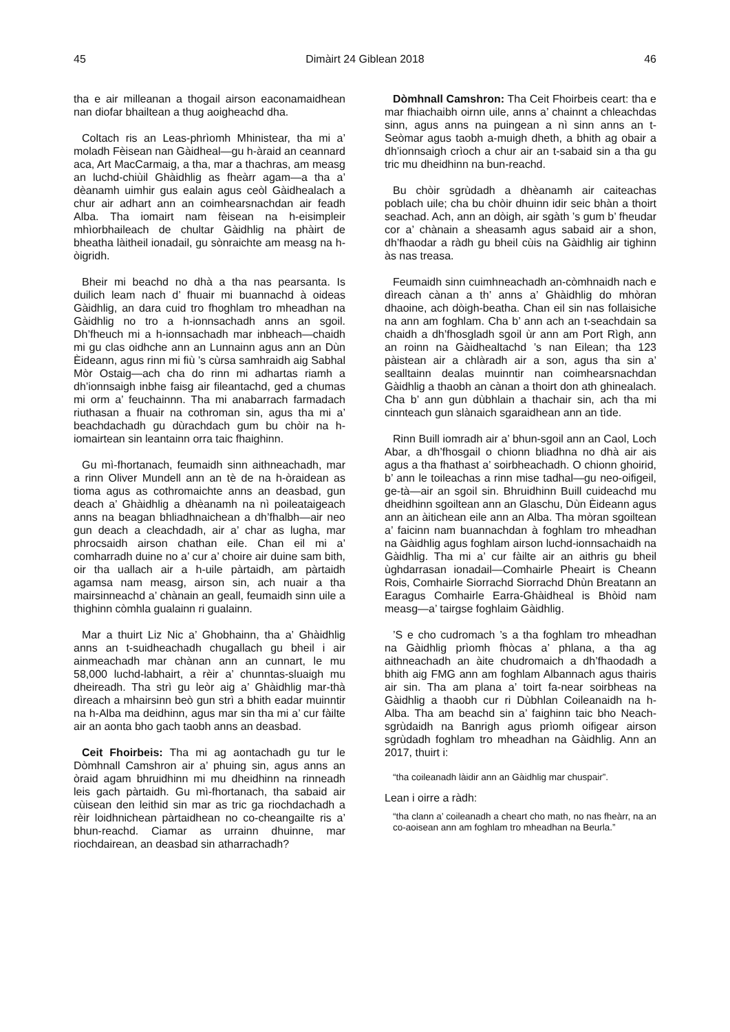45 Dimàirt 24 Giblean 2018 46
tha e air milleanan a thogail airson eaconamaidhean nan diofar bhailtean a thug aoigheachd dha.
Coltach ris an Leas-phrìomh Mhinistear, tha mi a’ moladh Fèisean nan Gàidheal—gu h-àraid an ceannard aca, Art MacCarmaig, a tha, mar a thachras, am measg an luchd-chiùil Ghàidhlig as fheàrr agam—a tha a’ dèanamh uimhir gus ealain agus ceòl Gàidhealach a chur air adhart ann an coimhearsnachdan air feadh Alba. Tha iomairt nam fèisean na h-eisimpleir mhìorbhaileach de chultar Gàidhlig na phàirt de bheatha làitheil ionadail, gu sònraichte am measg na h-òigridh.
Bheir mi beachd no dhà a tha nas pearsanta. Is duilich leam nach d’ fhuair mi buannachd à oideas Gàidhlig, an dara cuid tro fhoghlam tro mheadhan na Gàidhlig no tro a h-ionnsachadh anns an sgoil. Dh’fheuch mi a h-ionnsachadh mar inbheach—chaidh mi gu clas oidhche ann an Lunnainn agus ann an Dùn Èideann, agus rinn mi fiù ’s cùrsa samhraidh aig Sabhal Mòr Ostaig—ach cha do rinn mi adhartas riamh a dh’ionnsaigh inbhe faisg air fileantachd, ged a chumas mi orm a’ feuchainnn. Tha mi anabarrach farmadach riuthasan a fhuair na cothroman sin, agus tha mi a’ beachdachadh gu dùrachdach gum bu chòir na h-iomairtean sin leantainn orra taic fhaighinn.
Gu mì-fhortanach, feumaidh sinn aithneachadh, mar a rinn Oliver Mundell ann an tè de na h-òraidean as tioma agus as cothromaichte anns an deasbad, gun deach a’ Ghàidhlig a dhèanamh na nì poileataigeach anns na beagan bhliadhnaichean a dh’fhalbh—air neo gun deach a cleachdadh, air a’ char as lugha, mar phrocsaidh airson chathan eile. Chan eil mi a’ comharradh duine no a’ cur a’ choire air duine sam bith, oir tha uallach air a h-uile pàrtaidh, am pàrtaidh agamsa nam measg, airson sin, ach nuair a tha mairsinneachd a’ chànain an geall, feumaidh sinn uile a thighinn còmhla gualainn ri gualainn.
Mar a thuirt Liz Nic a’ Ghobhainn, tha a’ Ghàidhlig anns an t-suidheachadh chugallach gu bheil i air ainmeachadh mar chànan ann an cunnart, le mu 58,000 luchd-labhairt, a rèir a’ chunntas-sluaigh mu dheireadh. Tha strì gu leòr aig a’ Ghàidhlig mar-thà dìreach a mhairsinn beò gun strì a bhith eadar muinntir na h-Alba ma deidhinn, agus mar sin tha mi a’ cur fàilte air an aonta bho gach taobh anns an deasbad.
Ceit Fhoirbeis: Tha mi ag aontachadh gu tur le Dòmhnall Camshron air a’ phuing sin, agus anns an òraid agam bhruidhinn mi mu dheidhinn na rinneadh leis gach pàrtaidh. Gu mì-fhortanach, tha sabaid air cùisean den leithid sin mar as tric ga riochdachadh a rèir loidhnichean pàrtaidhean no co-cheangailte ris a’ bhun-reachd. Ciamar as urrainn dhuinne, mar riochdairean, an deasbad sin atharrachadh?
Dòmhnall Camshron: Tha Ceit Fhoirbeis ceart: tha e mar fhiachaibh oirnn uile, anns a’ chainnt a chleachdas sinn, agus anns na puingean a nì sinn anns an t-Seòmar agus taobh a-muigh dheth, a bhith ag obair a dh’ionnsaigh crìoch a chur air an t-sabaid sin a tha gu tric mu dheidhinn na bun-reachd.
Bu chòir sgrùdadh a dhèanamh air caiteachas poblach uile; cha bu chòir dhuinn idir seic bhàn a thoirt seachad. Ach, ann an dòigh, air sgàth ’s gum b’ fheudar cor a’ chànain a sheasamh agus sabaid air a shon, dh’fhaodar a ràdh gu bheil cùis na Gàidhlig air tighinn às nas treasa.
Feumaidh sinn cuimhneachadh an-còmhnaidh nach e dìreach cànan a th’ anns a’ Ghàidhlig do mhòran dhaoine, ach dòigh-beatha. Chan eil sin nas follaisiche na ann am foghlam. Cha b’ ann ach an t-seachdain sa chaidh a dh’fhosgladh sgoil ùr ann am Port Rìgh, ann an roinn na Gàidhealtachd ’s nan Eilean; tha 123 pàistean air a chlàradh air a son, agus tha sin a’ sealltainn dealas muinntir nan coimhearsnachdan Gàidhlig a thaobh an cànan a thoirt don ath ghinealach. Cha b’ ann gun dùbhlain a thachair sin, ach tha mi cinnteach gun slànaich sgaraidhean ann an tìde.
Rinn Buill iomradh air a’ bhun-sgoil ann an Caol, Loch Abar, a dh’fhosgail o chionn bliadhna no dhà air ais agus a tha fhathast a’ soirbheachadh. O chionn ghoirid, b’ ann le toileachas a rinn mise tadhal—gu neo-oifigeil, ge-tà—air an sgoil sin. Bhruidhinn Buill cuideachd mu dheidhinn sgoiltean ann an Glaschu, Dùn Èideann agus ann an àitichean eile ann an Alba. Tha mòran sgoiltean a’ faicinn nam buannachdan à foghlam tro mheadhan na Gàidhlig agus foghlam airson luchd-ionnsachaidh na Gàidhlig. Tha mi a’ cur fàilte air an aithris gu bheil ùghdarrasan ionadail—Comhairle Pheairt is Cheann Rois, Comhairle Siorrachd Siorrachd Dhùn Breatann an Earagus Comhairle Earra-Ghàidheal is Bhòid nam measg—a’ tairgse foghlaim Gàidhlig.
’S e cho cudromach ’s a tha foghlam tro mheadhan na Gàidhlig prìomh fhòcas a’ phlana, a tha ag aithneachadh an àite chudromaich a dh’fhaodadh a bhith aig FMG ann am foghlam Albannach agus thairis air sin. Tha am plana a’ toirt fa-near soirbheas na Gàidhlig a thaobh cur ri Dùbhlan Coileanaidh na h-Alba. Tha am beachd sin a’ faighinn taic bho Neach-sgrùdaidh na Banrigh agus prìomh oifigear airson sgrùdadh foghlam tro mheadhan na Gàidhlig. Ann an 2017, thuirt i:
“tha coileanadh làidir ann an Gàidhlig mar chuspair”.
Lean i oirre a ràdh:
“tha clann a’ coileanadh a cheart cho math, no nas fheàrr, na an co-aoisean ann am foghlam tro mheadhan na Beurla.”